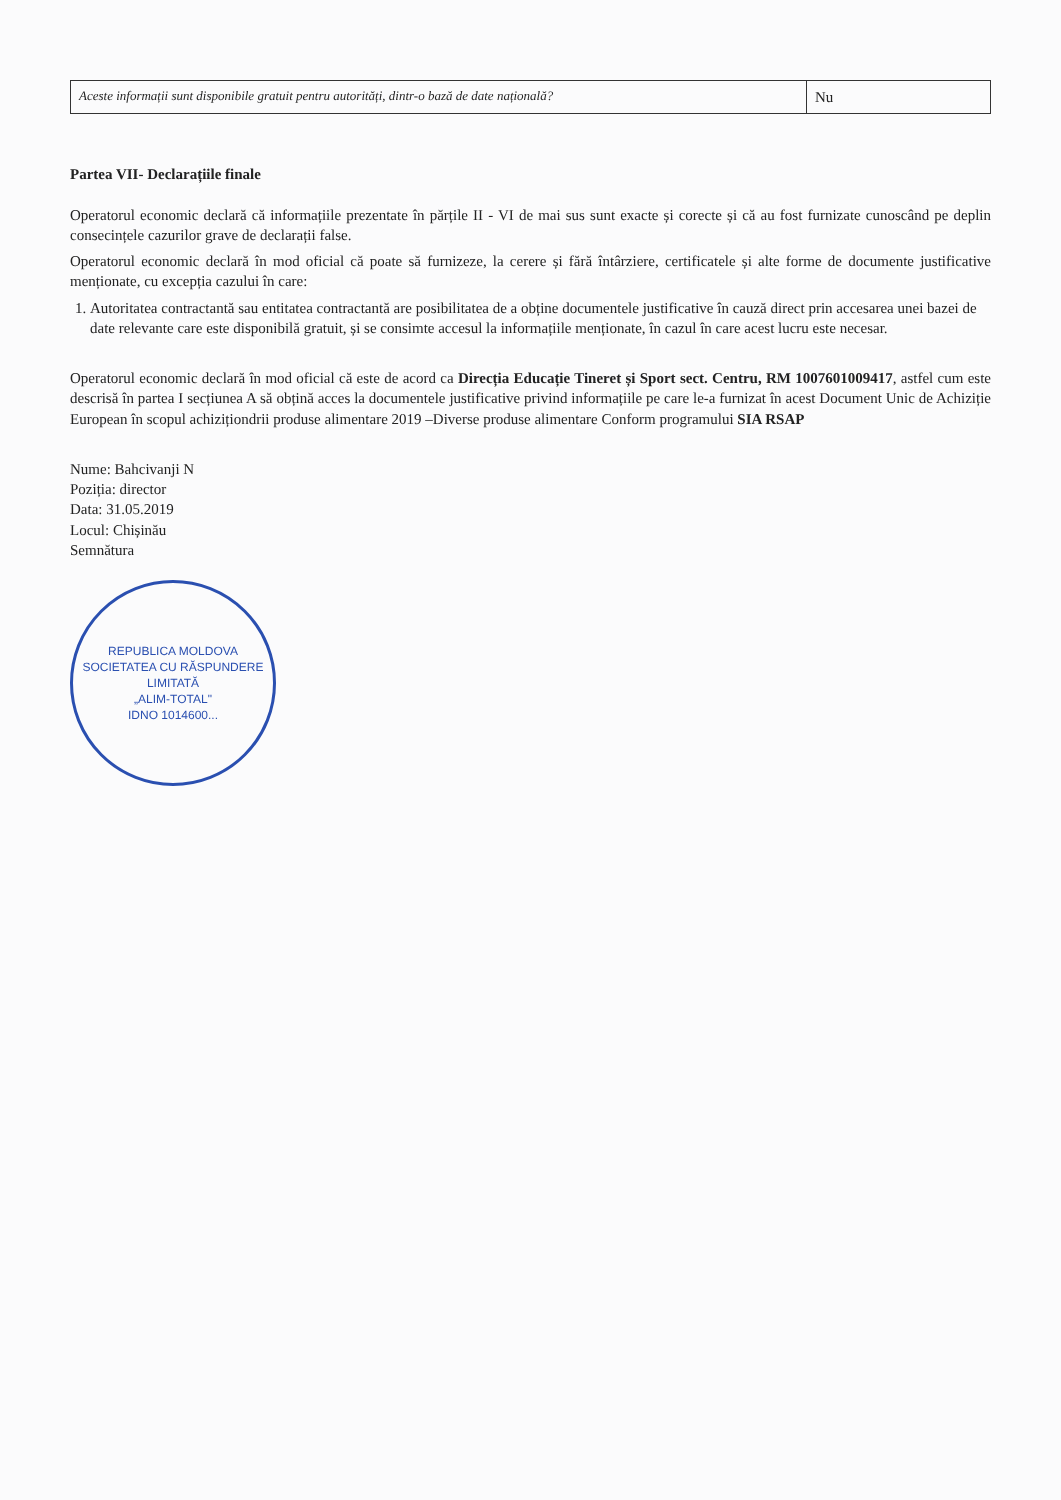| Aceste informații sunt disponibile gratuit pentru autorități, dintr-o bază de date națională? | Nu |
Partea VII- Declarațiile finale
Operatorul economic declară că informațiile prezentate în părțile II - VI de mai sus sunt exacte și corecte și că au fost furnizate cunoscând pe deplin consecințele cazurilor grave de declarații false.
Operatorul economic declară în mod oficial că poate să furnizeze, la cerere și fără întârziere, certificatele și alte forme de documente justificative menționate, cu excepția cazului în care:
1. Autoritatea contractantă sau entitatea contractantă are posibilitatea de a obține documentele justificative în cauză direct prin accesarea unei bazei de date relevante care este disponibilă gratuit, și se consimte accesul la informațiile menționate, în cazul în care acest lucru este necesar.
Operatorul economic declară în mod oficial că este de acord ca Direcția Educație Tineret și Sport sect. Centru, RM 1007601009417, astfel cum este descrisă în partea I secțiunea A să obțină acces la documentele justificative privind informațiile pe care le-a furnizat în acest Document Unic de Achiziție European în scopul achiziționdrii produse alimentare 2019 –Diverse produse alimentare Conform programului SIA RSAP
Nume: Bahcivanji N
Poziția: director
Data: 31.05.2019
Locul: Chișinău
Semnătura
REPUBLICA MOLDOVA
SOCIETATEA CU RĂSPUNDERE LIMITATĂ
„ALIM-TOTAL"
IDNO 1014600...